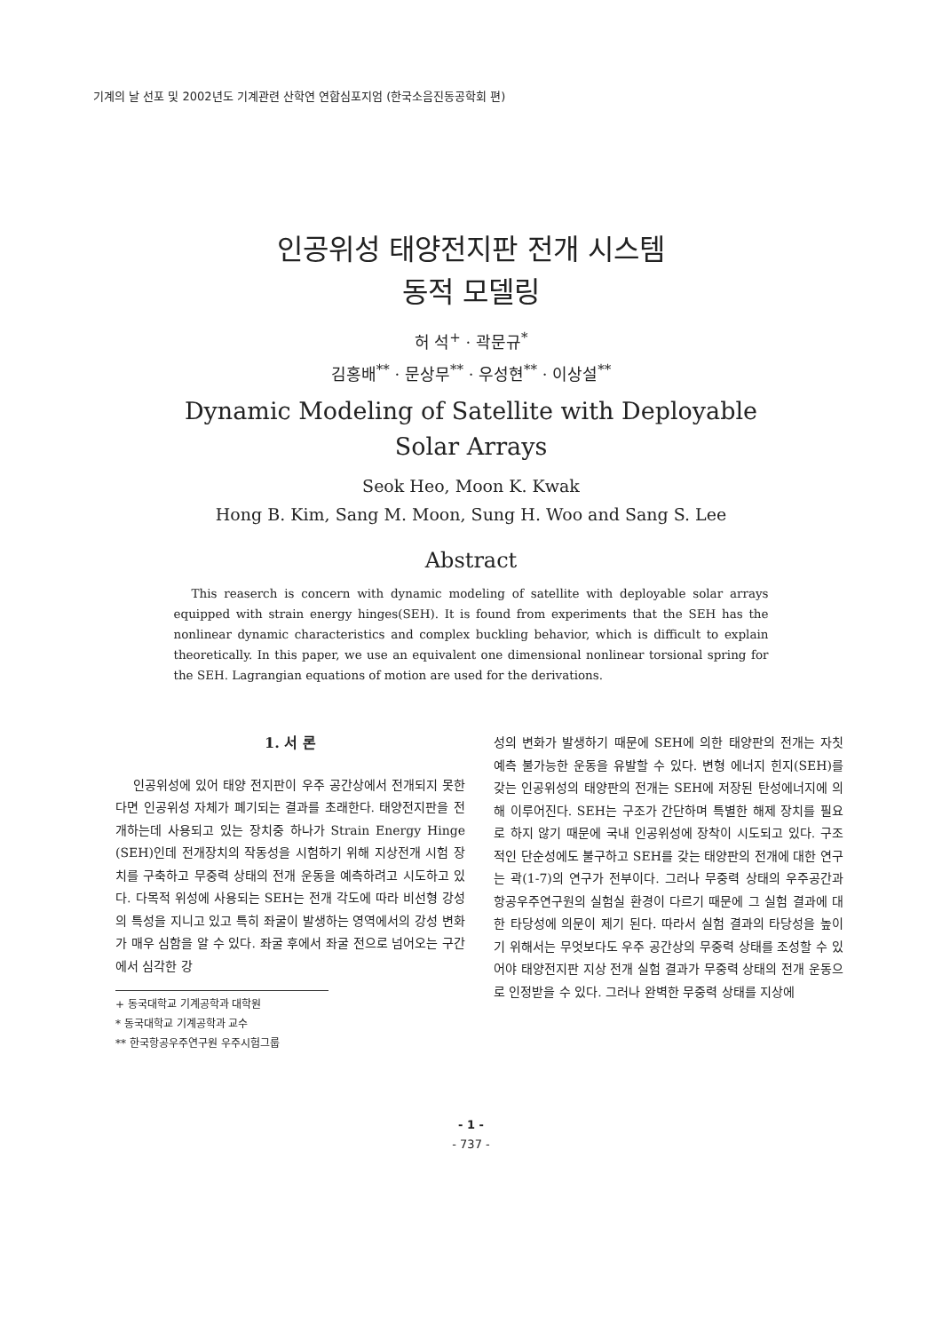기계의 날 선포 및 2002년도 기계관련 산학연 연합심포지엄 (한국소음진동공학회 편)
인공위성 태양전지판 전개 시스템
동적 모델링
허 석<sup>+</sup> · 곽문규<sup>*</sup>
김홍배<sup>**</sup> · 문상무<sup>**</sup> · 우성현<sup>**</sup> · 이상설<sup>**</sup>
Dynamic Modeling of Satellite with Deployable
Solar Arrays
Seok Heo, Moon K. Kwak
Hong B. Kim, Sang M. Moon, Sung H. Woo and Sang S. Lee
Abstract
This reaserch is concern with dynamic modeling of satellite with deployable solar arrays equipped with strain energy hinges(SEH). It is found from experiments that the SEH has the nonlinear dynamic characteristics and complex buckling behavior, which is difficult to explain theoretically. In this paper, we use an equivalent one dimensional nonlinear torsional spring for the SEH. Lagrangian equations of motion are used for the derivations.
1. 서 론
인공위성에 있어 태양 전지판이 우주 공간상에서 전개되지 못한다면 인공위성 자체가 폐기되는 결과를 초래한다. 태양전지판을 전개하는데 사용되고 있는 장치중 하나가 Strain Energy Hinge (SEH)인데 전개장치의 작동성을 시험하기 위해 지상전개 시험 장치를 구축하고 무중력 상태의 전개 운동을 예측하려고 시도하고 있다. 다목적 위성에 사용되는 SEH는 전개 각도에 따라 비선형 강성의 특성을 지니고 있고 특히 좌굴이 발생하는 영역에서의 강성 변화가 매우 심함을 알 수 있다. 좌굴 후에서 좌굴 전으로 넘어오는 구간에서 심각한 강
+ 동국대학교 기계공학과 대학원
* 동국대학교 기계공학과 교수
** 한국항공우주연구원 우주시험그룹
성의 변화가 발생하기 때문에 SEH에 의한 태양판의 전개는 자칫 예측 불가능한 운동을 유발할 수 있다. 변형 에너지 힌지(SEH)를 갖는 인공위성의 태양판의 전개는 SEH에 저장된 탄성에너지에 의해 이루어진다. SEH는 구조가 간단하며 특별한 해제 장치를 필요로 하지 않기 때문에 국내 인공위성에 장착이 시도되고 있다. 구조적인 단순성에도 불구하고 SEH를 갖는 태양판의 전개에 대한 연구는 곽(1-7)의 연구가 전부이다. 그러나 무중력 상태의 우주공간과 항공우주연구원의 실험실 환경이 다르기 때문에 그 실험 결과에 대한 타당성에 의문이 제기 된다. 따라서 실험 결과의 타당성을 높이기 위해서는 무엇보다도 우주 공간상의 무중력 상태를 조성할 수 있어야 태양전지판 지상 전개 실험 결과가 무중력 상태의 전개 운동으로 인정받을 수 있다. 그러나 완벽한 무중력 상태를 지상에
- 1 -
- 737 -